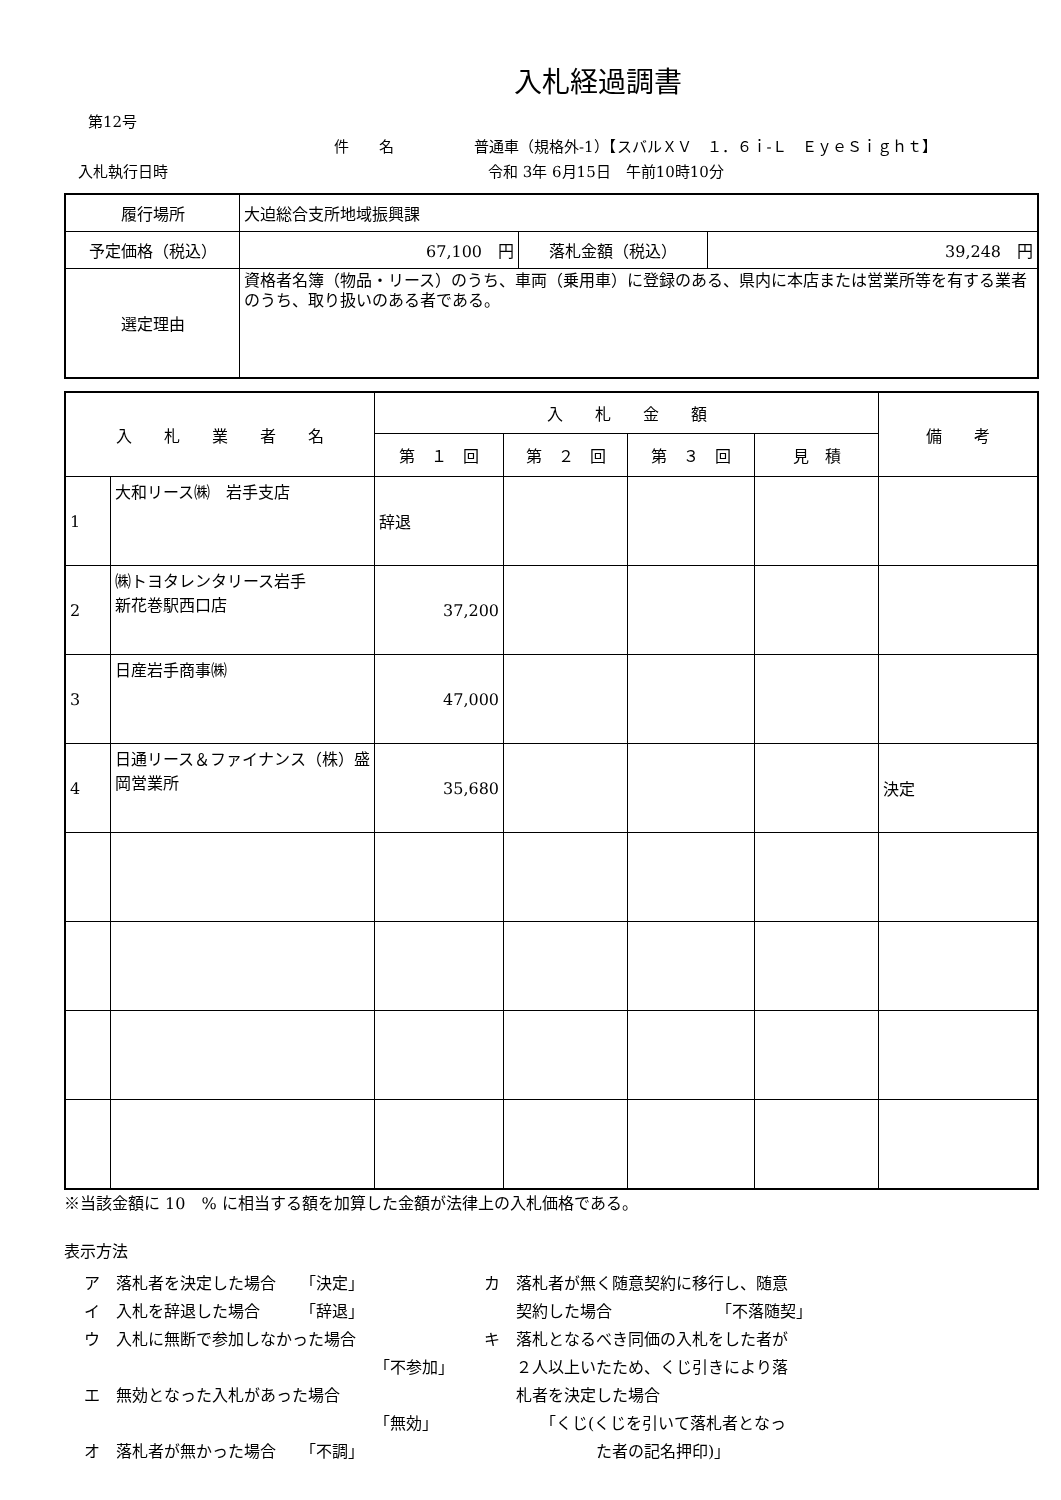入札経過調書
第12号
件　　名 普通車（規格外-1）【スバルＸＶ　１．６ｉ-Ｌ　ＥｙｅＳｉｇｈｔ】
入札執行日時 令和 3年 6月15日　午前10時10分
| 履行場所 | 大迫総合支所地域振興課 | | |
| 予定価格（税込） | 67,100 円 | 落札金額（税込） | 39,248 円 |
| 選定理由 | 資格者名簿（物品・リース）のうち、車両（乗用車）に登録のある、県内に本店または営業所等を有する業者のうち、取り扱いのある者である。 | | |
| 入 札 業 者 名 | | 入 札 金 額 | | | | 備 考 |
| --- | --- | --- | --- | --- | --- | --- |
| | | 第 １ 回 | 第 ２ 回 | 第 ３ 回 | 見 積 | |
| 1 | 大和リース㈱ 岩手支店 | 辞退 | | | | |
| 2 | ㈱トヨタレンタリース岩手 新花巻駅西口店 | 37,200 | | | | |
| 3 | 日産岩手商事㈱ | 47,000 | | | | |
| 4 | 日通リース＆ファイナンス（株）盛岡営業所 | 35,680 | | | | 決定 |
※当該金額に 10　% に相当する額を加算した金額が法律上の入札価格である。
表示方法
ア　落札者を決定した場合　　「決定」
イ　入札を辞退した場合　　　「辞退」
ウ　入札に無断で参加しなかった場合
「不参加」
エ　無効となった入札があった場合
「無効」
オ　落札者が無かった場合　　「不調」
カ　落札者が無く随意契約に移行し、随意
　　契約した場合　　　　　　　「不落随契」
キ　落札となるべき同価の入札をした者が
　　２人以上いたため、くじ引きにより落
　　札者を決定した場合
　　　　「くじ(くじを引いて落札者となっ
　　　　　　　た者の記名押印)」